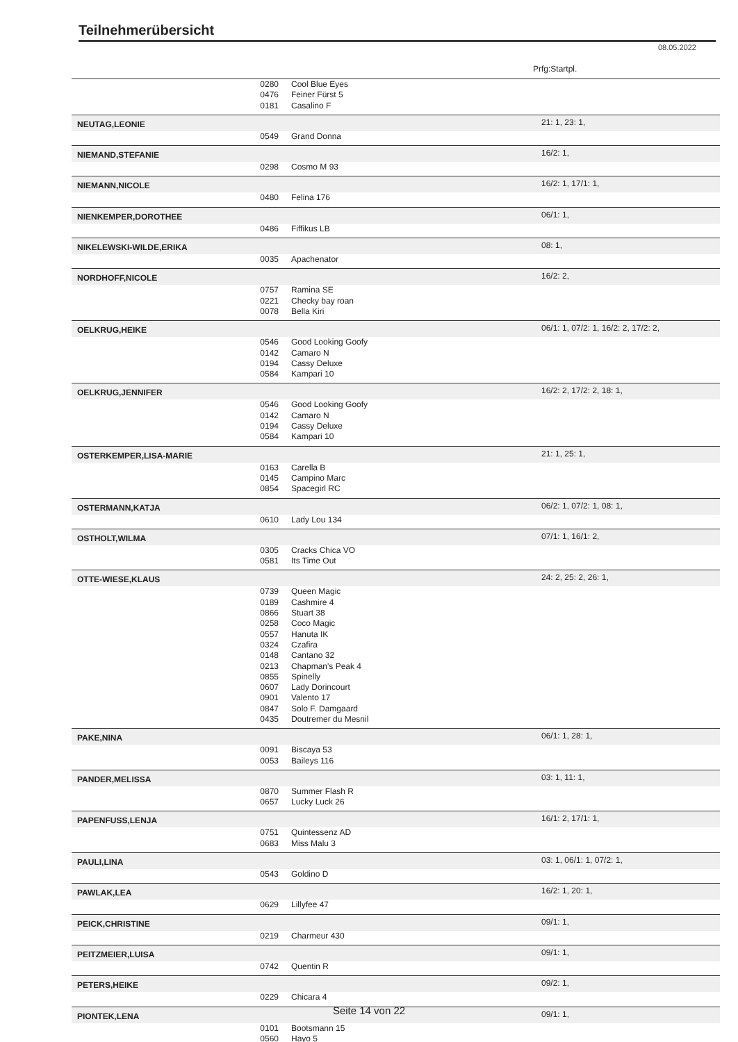Teilnehmerübersicht
08.05.2022
Prfg:Startpl.
| | 0280 | Cool Blue Eyes | |
| | 0476 | Feiner Fürst 5 | |
| | 0181 | Casalino F | |
| NEUTAG,LEONIE | | | 21: 1, 23: 1, |
| | 0549 | Grand Donna | |
| NIEMAND,STEFANIE | | | 16/2: 1, |
| | 0298 | Cosmo M 93 | |
| NIEMANN,NICOLE | | | 16/2: 1, 17/1: 1, |
| | 0480 | Felina 176 | |
| NIENKEMPER,DOROTHEE | | | 06/1: 1, |
| | 0486 | Fiffikus LB | |
| NIKELEWSKI-WILDE,ERIKA | | | 08: 1, |
| | 0035 | Apachenator | |
| NORDHOFF,NICOLE | | | 16/2: 2, |
| | 0757 | Ramina SE | |
| | 0221 | Checky bay roan | |
| | 0078 | Bella Kiri | |
| OELKRUG,HEIKE | | | 06/1: 1, 07/2: 1, 16/2: 2, 17/2: 2, |
| | 0546 | Good Looking Goofy | |
| | 0142 | Camaro N | |
| | 0194 | Cassy Deluxe | |
| | 0584 | Kampari 10 | |
| OELKRUG,JENNIFER | | | 16/2: 2, 17/2: 2, 18: 1, |
| | 0546 | Good Looking Goofy | |
| | 0142 | Camaro N | |
| | 0194 | Cassy Deluxe | |
| | 0584 | Kampari 10 | |
| OSTERKEMPER,LISA-MARIE | | | 21: 1, 25: 1, |
| | 0163 | Carella B | |
| | 0145 | Campino Marc | |
| | 0854 | Spacegirl RC | |
| OSTERMANN,KATJA | | | 06/2: 1, 07/2: 1, 08: 1, |
| | 0610 | Lady Lou 134 | |
| OSTHOLT,WILMA | | | 07/1: 1, 16/1: 2, |
| | 0305 | Cracks Chica VO | |
| | 0581 | Its Time Out | |
| OTTE-WIESE,KLAUS | | | 24: 2, 25: 2, 26: 1, |
| | 0739 | Queen Magic | |
| | 0189 | Cashmire 4 | |
| | 0866 | Stuart 38 | |
| | 0258 | Coco Magic | |
| | 0557 | Hanuta IK | |
| | 0324 | Czafira | |
| | 0148 | Cantano 32 | |
| | 0213 | Chapman's Peak 4 | |
| | 0855 | Spinelly | |
| | 0607 | Lady Dorincourt | |
| | 0901 | Valento 17 | |
| | 0847 | Solo F. Damgaard | |
| | 0435 | Doutremer du Mesnil | |
| PAKE,NINA | | | 06/1: 1, 28: 1, |
| | 0091 | Biscaya 53 | |
| | 0053 | Baileys 116 | |
| PANDER,MELISSA | | | 03: 1, 11: 1, |
| | 0870 | Summer Flash R | |
| | 0657 | Lucky Luck 26 | |
| PAPENFUSS,LENJA | | | 16/1: 2, 17/1: 1, |
| | 0751 | Quintessenz AD | |
| | 0683 | Miss Malu 3 | |
| PAULI,LINA | | | 03: 1, 06/1: 1, 07/2: 1, |
| | 0543 | Goldino D | |
| PAWLAK,LEA | | | 16/2: 1, 20: 1, |
| | 0629 | Lillyfee 47 | |
| PEICK,CHRISTINE | | | 09/1: 1, |
| | 0219 | Charmeur 430 | |
| PEITZMEIER,LUISA | | | 09/1: 1, |
| | 0742 | Quentin R | |
| PETERS,HEIKE | | | 09/2: 1, |
| | 0229 | Chicara 4 | |
| PIONTEK,LENA | | | 09/1: 1, |
| | 0101 | Bootsmann 15 | |
| | 0560 | Hayo 5 | |
Seite 14 von 22